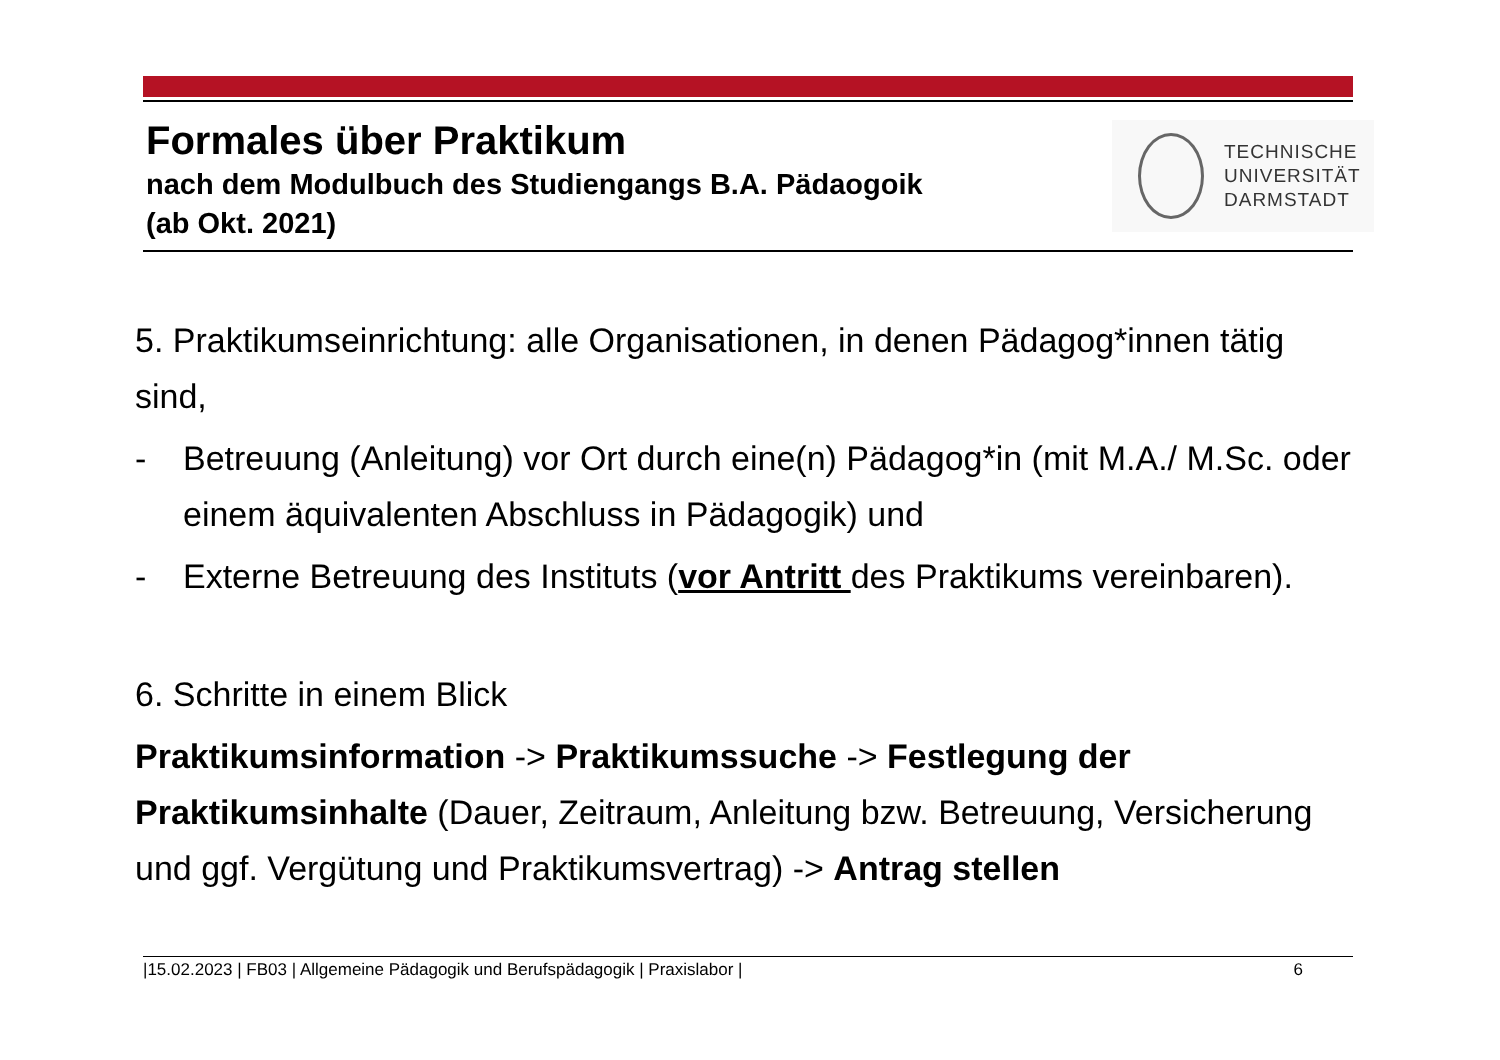Formales über Praktikum
nach dem Modulbuch des Studiengangs B.A. Pädaogoik
(ab Okt. 2021)
TECHNISCHE
UNIVERSITÄT
DARMSTADT
5. Praktikumseinrichtung: alle Organisationen, in denen Pädagog*innen tätig sind,
- Betreuung (Anleitung) vor Ort durch eine(n) Pädagog*in (mit M.A./ M.Sc. oder einem äquivalenten Abschluss in Pädagogik) und
- Externe Betreuung des Instituts (vor Antritt des Praktikums vereinbaren).
6. Schritte in einem Blick
Praktikumsinformation -> Praktikumssuche -> Festlegung der Praktikumsinhalte (Dauer, Zeitraum, Anleitung bzw. Betreuung, Versicherung und ggf. Vergütung und Praktikumsvertrag) -> Antrag stellen
|15.02.2023 | FB03 | Allgemeine Pädagogik und Berufspädagogik | Praxislabor | 6